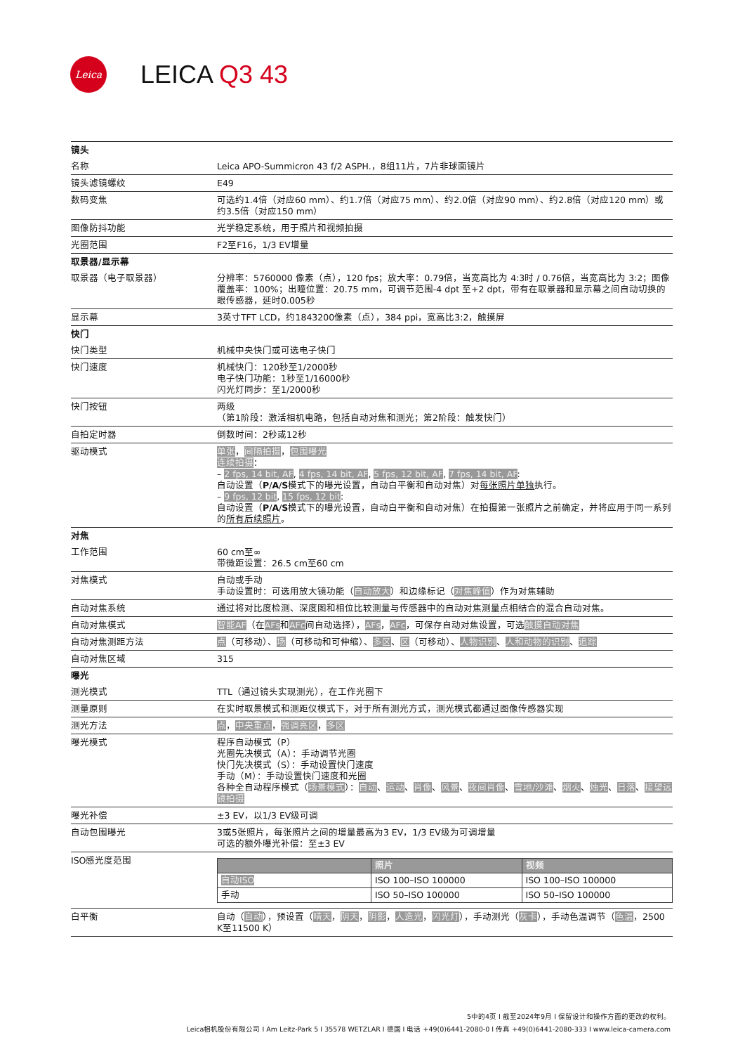Leica
LEICA Q3 43
| 镜头 | |
| 名称 | Leica APO-Summicron 43 f/2 ASPH.，8组11片，7片非球面镜片 |
| 镜头滤镜螺纹 | E49 |
| 数码变焦 | 可选约1.4倍（对应60 mm）、约1.7倍（对应75 mm）、约2.0倍（对应90 mm）、约2.8倍（对应120 mm）或约3.5倍（对应150 mm） |
| 图像防抖功能 | 光学稳定系统，用于照片和视频拍摄 |
| 光圈范围 | F2至F16，1/3 EV增量 |
| 取景器/显示幕 | |
| 取景器（电子取景器） | 分辨率：5760000 像素（点），120 fps；放大率：0.79倍，当宽高比为 4:3时 / 0.76倍，当宽高比为 3:2；图像覆盖率：100%；出瞳位置：20.75 mm，可调节范围-4 dpt 至+2 dpt，带有在取景器和显示幕之间自动切换的眼传感器，延时0.005秒 |
| 显示幕 | 3英寸TFT LCD，约1843200像素（点），384 ppi，宽高比3:2，触摸屏 |
| 快门 | |
| 快门类型 | 机械中央快门或可选电子快门 |
| 快门速度 | 机械快门：120秒至1/2000秒 电子快门功能：1秒至1/16000秒 闪光灯同步：至1/2000秒 |
| 快门按钮 | 两级 （第1阶段：激活相机电路，包括自动对焦和测光；第2阶段：触发快门） |
| 自拍定时器 | 倒数时间：2秒或12秒 |
| 驱动模式 | 单张 ， 间隔拍摄 ， 包围曝光 连续拍摄 ： – 2 fps, 14 bit, AF , 4 fps, 14 bit, AF , 5 fps, 12 bit, AF , 7 fps, 14 bit, AF : 自动设置（ P / A / S 模式下的曝光设置，自动白平衡和自动对焦）对 每张照片单独 执行。 – 9 fps, 12 bit , 15 fps, 12 bit : 自动设置（ P / A / S 模式下的曝光设置，自动白平衡和自动对焦）在拍摄第一张照片之前确定，并将应用于同一系列的 所有后续照片 。 |
| 对焦 | |
| 工作范围 | 60 cm至∞ 带微距设置：26.5 cm至60 cm |
| 对焦模式 | 自动或手动 手动设置时：可选用放大镜功能（ 自动放大 ）和边缘标记（ 对焦峰值 ）作为对焦辅助 |
| 自动对焦系统 | 通过将对比度检测、深度图和相位比较测量与传感器中的自动对焦测量点相结合的混合自动对焦。 |
| 自动对焦模式 | 智能AF （在 AFs 和 AFc 间自动选择）， AFs ， AFc ，可保存自动对焦设置，可选 触摸自动对焦 |
| 自动对焦测距方法 | 点 （可移动）、 场 （可移动和可伸缩）、 多区 、 区 （可移动）、 人物识别 、 人和动物的识别 、 追踪 |
| 自动对焦区域 | 315 |
| 曝光 | |
| 测光模式 | TTL（通过镜头实现测光），在工作光圈下 |
| 测量原则 | 在实时取景模式和测距仪模式下，对于所有测光方式，测光模式都通过图像传感器实现 |
| 测光方法 | 点 ， 中央重点 ， 强调亮区 ， 多区 |
| 曝光模式 | 程序自动模式（P） 光圈先决模式（A）：手动调节光圈 快门先决模式（S）：手动设置快门速度 手动（M）：手动设置快门速度和光圈 各种全自动程序模式（ 场景模式 ）： 自动 、 运动 、 肖像 、 风景 、 夜间肖像 、 雪地/沙滩 、 烟火 、 烛光 、 日落 、 接望远镜拍摄 |
| 曝光补偿 | ±3 EV，以1/3 EV级可调 |
| 自动包围曝光 | 3或5张照片，每张照片之间的增量最高为3 EV，1/3 EV级为可调增量 可选的额外曝光补偿：至±3 EV |
| ISO感光度范围 | / / 照片 / 视频 / / 自动ISO / ISO 100–ISO 100000 / ISO 100–ISO 100000 / / 手动 / ISO 50–ISO 100000 / ISO 50–ISO 100000 / |
| 白平衡 | 自动（ 自动 ），预设置（ 晴天 ， 阴天 ， 阴影 ， 人造光 ， 闪光灯 ），手动测光（ 灰卡 ），手动色温调节（ 色温 ，2500 K至11500 K） |
5中的4页 I 截至2024年9月 I 保留设计和操作方面的更改的权利。
Leica相机股份有限公司 I Am Leitz-Park 5 I 35578 WETZLAR I 德国 I 电话 +49(0)6441-2080-0 I 传真 +49(0)6441-2080-333 I www.leica-camera.com